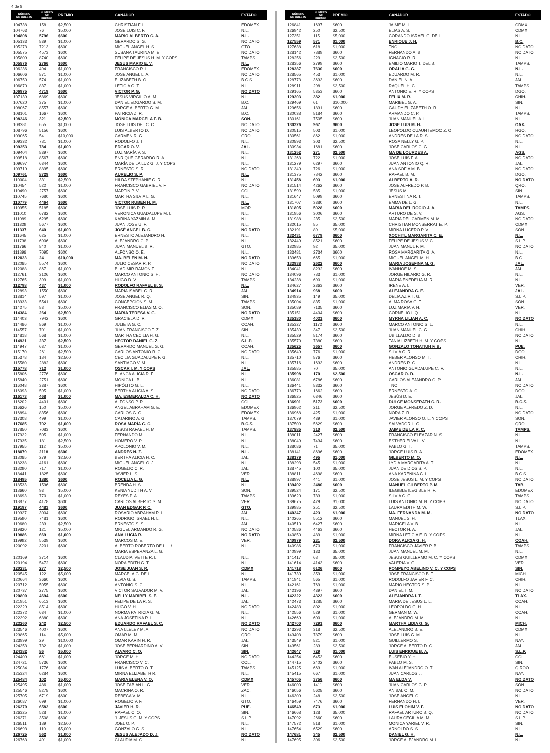4 de 8
| NÚMERO DE BOLETO | NÚMERO DE PREMIO | PREMIO | GANADOR | ESTADO |
| --- | --- | --- | --- | --- |
| 104738 | 158 | $2,500 | CHRISTIAN F. L. | EDOMEX |
| 104763 | 76 | $5,000 | JOSE LUIS C. F. | N.L. |
| 104808 | 5796 | $600 | MARIO ALBERTO C. A. | N.L. |
| 105133 | 839 | $1,000 | GERARDO S. G. | NO DATO |
| 105273 | 7213 | $600 | MIGUEL ANGEL H. S. | GTO. |
| 105575 | 4573 | $600 | SUSANA TAURINA M. E. | NO DATO |
| 105809 | 8740 | $600 | FELIPE DE JESÚS H. M. Y COPS | TAMPS. |
| 105876 | 2766 | $600 | JESUS MARIO E. V. | N.L. |
| 106236 | 494 | $1,000 | FRANCISCO R. L. | EDOMEX |
| 106606 | 871 | $1,000 | JOSE ANGEL L. A. | NO DATO |
| 106750 | 574 | $1,000 | ELIZABETH B. O. | B.C.S. |
| 106870 | 837 | $1,000 | LETICIA G. T. | N.L. |
| 106975 | 4719 | $600 | VICTOR P. G. | NO DATO |
| 107139 | 6869 | $600 | JESÚS VIRGILIO A. M. | N.L. |
| 107620 | 375 | $1,000 | DANIEL EDGARDO S. M. | B.C. |
| 108067 | 8557 | $600 | JORGE ALBERTO G. M. | JAL. |
| 108101 | 1667 | $600 | PATRICIA Z. R. | B.C. |
| 108246 | 321 | $2,500 | MÓNICA MARCELA F. B. | SON. |
| 108281 | 655 | $1,000 | JOSE LUIS DEL C. C. | NO DATO |
| 108796 | 5156 | $600 | LUIS ALBERTO D. | NO DATO |
| 109065 | 54 | $10,000 | CARMEN R. G. | GRO. |
| 109332 | 781 | $1,000 | RODOLFO J. T. | N.L. |
| 109353 | 784 | $1,000 | EDGAR O. V. | JAL. |
| 109404 | 8397 | $600 | LUZ MARÍA V. S. | N.L. |
| 109518 | 8567 | $600 | ENRIQUE GERARDO R. A. | N.L. |
| 109697 | 6344 | $600 | MARÍA DE LA LUZ G. J. Y COPS | N.L. |
| 109719 | 8895 | $600 | ERNESTO S. R. | NO DATO |
| 109761 | 8729 | $600 | AURELIO S. P. | N.L. |
| 110004 | 331 | $2,500 | HILDA STEPHANIE G. R. | N.L. |
| 110454 | 522 | $1,000 | FRANCISCO GABRIEL V. F. | NO DATO |
| 110490 | 2757 | $600 | MARTIN P. V. | COL. |
| 110745 | 7680 | $600 | MARTHA SILVIA L. G. | N.L. |
| 110779 | 4464 | $600 | VICTOR RUBEN H. M. | N.L. |
| 110955 | 5185 | $600 | JOSE LUIS R. R. | MOR. |
| 111010 | 6782 | $600 | VERONICA GUADALUPE M. L. | N.L. |
| 111089 | 6295 | $600 | KARINA YAZMÍN A. M. | N.L. |
| 111329 | 5677 | $600 | JUAN JOSE U. F. | N.L. |
| 111337 | 640 | $1,000 | JOSÉ ANGEL B. C. | NO DATO |
| 111645 | 625 | $1,000 | ERNESTO ALEJANDRO H. | N.L. |
| 111738 | 6906 | $600 | ALEJANDRO C. P. | N.L. |
| 111766 | 840 | $1,000 | JUAN MANUEL B. R. | GTO. |
| 111898 | 7095 | $600 | ALFONSO O. E. | N.L. |
| 112023 | 24 | $10,000 | MA. BELEN M. N. | NO DATO |
| 112085 | 5574 | $600 | JULIO CESAR R. P. | NO DATO |
| 112088 | 867 | $1,000 | BLADIMIR RAMON F. | N.L. |
| 112761 | 3126 | $600 | MARCO ANTONIO S. H. | NO DATO |
| 112765 | 399 | $1,000 | HUGO D. V. | TAMPS. |
| 112798 | 437 | $1,000 | RODOLFO RAFAEL B. S. | N.L. |
| 112893 | 1550 | $600 | MARÍA ISABEL G. R. | JAL. |
| 113814 | 597 | $1,000 | JOSE ANGEL R. Q. | SIN. |
| 113933 | 5541 | $600 | CONCEPCIÓN S. M. | TAMPS. |
| 114275 | 83 | $5,000 | FRANCISCO ELIAS M. O. | SON. |
| 114384 | 264 | $2,500 | MARIA TERESA V. G. | NO DATO |
| 114403 | 7942 | $600 | GRACIELA D. R. | CDMX |
| 114486 | 869 | $1,000 | JULIETA G. C. | COAH. |
| 114557 | 701 | $1,000 | JUAN FRANCISCO T. Z. | SIN. |
| 114818 | 568 | $1,000 | MARTHA CECILIA H. G. | N.L. |
| 114931 | 237 | $2,500 | HECTOR DANIEL G. Z. | S.L.P. |
| 114947 | 637 | $1,000 | GERARDO MANUEL G. G. | COAH. |
| 115170 | 261 | $2,500 | CARLOS ANTONIO R. C. | NO DATO |
| 115378 | 184 | $2,500 | CECILIA GUADALUPE F. G. | N.L. |
| 115580 | 2882 | $600 | SANTIAGO V. M. | N.L. |
| 115778 | 713 | $1,000 | OSCAR I. M. Y COPS | JAL. |
| 115806 | 2776 | $600 | BLANCA ALICIA R. F. | N.L. |
| 115840 | 2751 | $600 | MONICA L. B. | N.L. |
| 116048 | 3387 | $600 | HIPÓLITO G. L. | N.L. |
| 116093 | 595 | $1,000 | BERTHA ALICIA A. S. | NO DATO |
| 116173 | 468 | $1,000 | MA. ESMERALDA C. H. | NO DATO |
| 116202 | 4401 | $600 | ALFONSO P. R. | COL. |
| 116626 | 150 | $5,000 | ANGEL ABRAHAM G. E. | EDOMEX |
| 116894 | 8356 | $600 | CARLOS G. G. | EDOMEX |
| 117308 | 499 | $1,000 | CATARINO A. G. | TAMPS. |
| 117685 | 702 | $1,000 | ROSA MARÍA G. C. | B.C.S. |
| 117850 | 7083 | $600 | JESUS RAFAEL H. M. | TAMPS. |
| 117922 | 505 | $1,000 | FERNANDO M. L. | N.L. |
| 117935 | 181 | $2,500 | HOMERO V. P. | N.L. |
| 117955 | 112 | $5,000 | APOLONIO V. M. | N.L. |
| 118079 | 2118 | $600 | ANDRES N. Z. | N.L. |
| 118085 | 279 | $2,500 | BERTHA ALICIA H. C. | JAL. |
| 118238 | 4161 | $600 | MIGUEL ANGEL O. J. | N.L. |
| 118290 | 717 | $1,000 | ROGELIO C. R. | JAL. |
| 118441 | 1825 | $600 | JAVIER L. S. | VER. |
| 118495 | 1880 | $600 | ROCELIA L. G. | N.L. |
| 118533 | 1596 | $600 | BRENDA H. S. | N.L. |
| 118660 | 93 | $5,000 | KENIA YUDITH A. V. | SON. |
| 118693 | 770 | $1,000 | REYES P. A. | TAMPS. |
| 118877 | 4178 | $600 | CARLOS ALBERTO S. M. | VER. |
| 119197 | 4483 | $600 | JUAN EDGAR P. C. | GTO. |
| 119327 | 3004 | $600 | ROSARIO ABRAHAM R. I. | JAL. |
| 119590 | 7481 | $600 | RODRIGO ISRAEL H. L. | N.L. |
| 119680 | 233 | $2,500 | ERNESTO S. S. | JAL. |
| 119820 | 121 | $5,000 | MIGUEL ARMANDO R. G. | NO DATO |
| 119886 | 669 | $1,000 | ANA LUCIA R. | NO DATO |
| 119992 | 5539 | $600 | MARCOS M. E. | VER. |
| 120092 | 3201 | $600 | ALBERTO ROBERTO DE L. L./ | N.L. |
| | | | MARIA ESPERANZA L. G. | |
| 120169 | 3714 | $600 | CLAUDIA IVETTE R. L. | N.L. |
| 120194 | 5472 | $600 | NORA EDITH G. T. | N.L. |
| 120231 | 277 | $2,500 | JOSE JUAN S. R. | CDMX |
| 120545 | 122 | $5,000 | MARCELA G. DE L. | N.L. |
| 120664 | 3660 | $600 | ELVIA G. S. | TAMPS. |
| 120712 | 5055 | $600 | ANTONIO S. C. | N.L. |
| 120737 | 2775 | $600 | VICTOR SALVADOR M. V. | JAL. |
| 120800 | 4694 | $600 | NELLY MARIBEL S. E. | N.L. |
| 121951 | 6513 | $600 | FELIPE DE LA R. S. | JAL. |
| 122329 | 8514 | $600 | HUGO V. H. | NO DATO |
| 122372 | 634 | $1,000 | NORMA PATRICIA G. M. | N.L. |
| 122392 | 6880 | $600 | ANA JOSEFINA R. L. | N.L. |
| 123260 | 242 | $2,500 | EDUARDO RAFAEL S. C. | NO DATO |
| 123546 | 4007 | $600 | ANA LLELEY M. A. | NO DATO |
| 123865 | 114 | $5,000 | OMAR M. M. | QRO. |
| 123999 | 29 | $10,000 | OMAR KARIN H. R. | JAL. |
| 124353 | 732 | $1,000 | JOSE BERNARDINO A. V. | SIN. |
| 124382 | 86 | $5,000 | ALVARO C. O. | SIN. |
| 124409 | 661 | $1,000 | JORGE M. H. | NO DATO |
| 124721 | 5736 | $600 | FRANCISCO V. C. | COL. |
| 125034 | 1776 | $600 | LUIS ALBERTO O. T. | TAMPS. |
| 125324 | 6284 | $600 | MIRNA ELIZABETH R. | N.L. |
| 125484 | 102 | $5,000 | MARIA ELENA V. O. | CDMX |
| 125495 | 486 | $1,000 | JOSE FABIAN L. G. | VER. |
| 125546 | 8278 | $600 | MACRINA O. R. | ZAC. |
| 125705 | 6719 | $600 | REBECA V. M. | N.L. |
| 126087 | 699 | $1,000 | ROGELIO V. F. | GTO. |
| 126270 | 6582 | $600 | JAVIER H. R. | PUE. |
| 126325 | 528 | $1,000 | RAFAEL C. O. | SIN. |
| 126371 | 3508 | $600 | J. JESUS G. M. Y COPS | S.L.P. |
| 126511 | 189 | $2,500 | JOEL O. P. | N.L. |
| 126693 | 110 | $5,000 | GONZALO G. S. | N.L. |
| 126725 | 562 | $1,000 | JESUS ALEJADO D. J. | NO DATO |
| 126763 | 491 | $1,000 | CLAUDIA M. C. | N.L. |
| NÚMERO DE BOLETO | NÚMERO DE PREMIO | PREMIO | GANADOR | ESTADO |
| --- | --- | --- | --- | --- |
| 126841 | 1637 | $600 | JAIME M. L. | CDMX |
| 126942 | 250 | $2,500 | ELIAS A. S. | CDMX |
| 127351 | 115 | $5,000 | CORANDO ISRAEL G. DE L. | N.L. |
| 127559 | 571 | $1,000 | ENRIQUE J. H. | B.C. |
| 127638 | 618 | $1,000 | TNC | NO DATO |
| 128142 | 7889 | $600 | FERNANDO A. B. | NO DATO |
| 128256 | 229 | $2,500 | IGNACIO R. R. | N.L. |
| 128356 | 2799 | $600 | EMILIO MARIO T. DEL B. | TAMPS. |
| 128387 | 7630 | $600 | ORALIA G. G. | N.L. |
| 128565 | 453 | $1,000 | EDUARDO M. R. | N.L. |
| 128773 | 3633 | $600 | DANIEL N. A. | JAL. |
| 128911 | 298 | $2,500 | RAQUEL H. C. | TAMPS. |
| 129165 | 5353 | $600 | ANTONIO E. R. Y COPS | DGO. |
| 129203 | 382 | $1,000 | FELIX M. R. | CHIH. |
| 129469 | 61 | $10,000 | MARIBEL G. A. | SIN. |
| 129656 | 1831 | $600 | GAUDY ELIZABETH O. R. | N.L. |
| 130038 | 8184 | $600 | ARMANDO C. P. | TAMPS. |
| 130161 | 7505 | $600 | JUAN MANUEL A. L. | N.L. |
| 130326 | 967 | $600 | JOSE LUIS M. H. | OAX. |
| 130515 | 503 | $1,000 | LEOPOLDO CUAUHTEMOC Z. O. | HGO. |
| 130561 | 862 | $1,000 | ANDRES DE LA R. S. | NO DATO |
| 130893 | 303 | $2,500 | ROSA NELLY G. P. | N.L. |
| 130934 | 1681 | $600 | JOSE CARLOS C. G. | N.L. |
| 131252 | 271 | $2,500 | MA DE LOURDES A. | AGS. |
| 131263 | 722 | $1,000 | JOSE LUIS F. A. | NO DATO |
| 131279 | 6297 | $600 | JUAN ANTONIO Q. R. | JAL. |
| 131340 | 726 | $1,000 | ANA SOFIA M. B. | NO DATO |
| 131375 | 7842 | $600 | RAFAEL B. M. | DGO. |
| 131458 | 693 | $1,000 | ALBERTO A. R. | NO DATO |
| 131514 | 4262 | $600 | JOSE ALFREDO P. B. | QRO. |
| 131599 | 585 | $1,000 | JESUS M. | SIN. |
| 131647 | 5099 | $600 | ERNESTINA R. T. | TAMPS. |
| 131707 | 3380 | $600 | EMMA DE L. G. | N.L. |
| 131805 | 5028 | $600 | MARIA DEL ROCIO J. A. | TAMPS. |
| 131956 | 3006 | $600 | ARTURO DE S. V. | AGS. |
| 131988 | 235 | $2,500 | MARÍA DEL CARMEN M. M. | NO DATO |
| 132015 | 85 | $5,000 | CHRISTIAN MONSERRAT E. P. | CDMX |
| 132191 | 89 | $5,000 | MIRNA LUCERO P. V. | SON. |
| 132431 | 6779 | $600 | XOCHITL MARGARITA C. E. | N.L. |
| 132449 | 8521 | $600 | FELIPE DE JESUS V. C. | S.L.P. |
| 132985 | 92 | $5,000 | JUAN MANUL F. M. | NO DATO |
| 133481 | 2734 | $600 | ROSA MARGARITA G. A. | N.L. |
| 133653 | 665 | $1,000 | MIGUEL ANGEL M. H. | B.C. |
| 133938 | 2622 | $600 | MARIA JOSEFINA M. G. | JAL. |
| 134041 | 8232 | $600 | IVANHOE M. S. | JAL. |
| 134096 | 783 | $1,000 | JORGE HILARIO G. R. | N.L. |
| 134238 | 690 | $1,000 | MARIA ENEDELIA M. R. | N.L. |
| 134627 | 2363 | $600 | IRENE A. L. | VER. |
| 134914 | 968 | $600 | ALEJANDRA C. E. | JAL. |
| 134935 | 149 | $5,000 | DELIA AZIR T. G. | S.L.P. |
| 135004 | 835 | $1,000 | ALMA ROSA G. T. | SON. |
| 135089 | 7135 | $600 | LUZ MARIA V. H. | VER. |
| 135151 | 4404 | $600 | CORNELIO I. Q. | N.L. |
| 135180 | 4031 | $600 | MYRNA LILIAN A. C. | NO DATO |
| 135327 | 1172 | $600 | MARCO ANTONIO S. L. | N.L. |
| 135439 | 347 | $2,500 | JUAN MANUEL C. G. | CHIH. |
| 135529 | 8174 | $600 | UBILLALDO D. B. | NO DATO |
| 135570 | 7380 | $600 | TANIA LIZBETH H. M. Y COPS | N.L. |
| 135625 | 3657 | $600 | GONZALO TONATIUH F. B. | PUE. |
| 135649 | 776 | $1,000 | SILVIA G. R. | DGO. |
| 135710 | 876 | $600 | HEBER ALONSO M. T. | CHIH. |
| 135716 | 1633 | $600 | ANDRES R. C. | N.L. |
| 135885 | 70 | $5,000 | ANTONIO GUADALUPE C. V. | N.L. |
| 135998 | 170 | $2,500 | OSCAR O. D. | N.L. |
| 136081 | 6786 | $600 | CARLOS ALEJANDRO O. P. | JAL. |
| 136441 | 8332 | $600 | TNC | NO DATO |
| 136779 | 1662 | $600 | ERNESTO A. C. | DGO. |
| 136825 | 6346 | $600 | JESÚS D. E. | JAL. |
| 136901 | 5172 | $600 | DULCE MONSERATH C. R. | B.C.S. |
| 136962 | 211 | $2,500 | JORGE ALFREDO Z. D. | N.L. |
| 136968 | 425 | $1,000 | NORA Z. R. | NO DATO |
| 137079 | 439 | $1,000 | JAVIER ALONSO O. L. Y COPS | SON. |
| 137509 | 5629 | $600 | SALVADOR L. G. | QRO. |
| 137885 | 310 | $2,500 | JAIME DE LA R. C. | TAMPS. |
| 138011 | 2427 | $600 | FRANCISCO ELEAZAR N. S. | N.L. |
| 138049 | 7434 | $600 | ESTHER ELVA L. V. | N.L. |
| 138086 | 71 | $5,000 | PABLO G. T. | TAMPS. |
| 138141 | 8696 | $600 | JORGE LUIS R. A. | EDOMEX |
| 138179 | 495 | $1,000 | GILBERTO M. O. | N.L. |
| 138293 | 545 | $1,000 | LYDIA MARGARITA A. T. | N.L. |
| 138745 | 100 | $5,000 | JUAN DE DIOS S. P. | N.L. |
| 138811 | 4698 | $600 | ANA KARENINA C. L. | B.C.S. |
| 138997 | 441 | $1,000 | JOSE JESUS L. M. Y COPS | NO DATO |
| 139492 | 2480 | $600 | MANUEL GILBERTO P. M. | TAB. |
| 139524 | 171 | $2,500 | ILEGIBLE ILEGIBLE H. F. | EDOMEX |
| 139620 | 733 | $1,000 | SILVIA C. G. | TAMPS. |
| 139675 | 429 | $1,000 | LUIS ANTONIO M. N. Y COPS | NO DATO |
| 139985 | 251 | $2,500 | LAURA EDITH M. W. | S.L.P. |
| 140247 | 423 | $1,000 | MA. FERNANDA M. M. | NO DATO |
| 140265 | 5512 | $600 | MANUEL S. H. | TLAX. |
| 140510 | 6427 | $600 | MARICELA V. B. | N.L. |
| 140586 | 4463 | $600 | HECTOR H. A. | JAL. |
| 140850 | 489 | $1,000 | MIRNA LETICIA E. D. Y COPS | N.L. |
| 140979 | 231 | $2,500 | DORA ALICIA G. H. | COAH. |
| 140986 | 670 | $1,000 | FRANCISCO JAVIER P. B. | TAMPS. |
| 140999 | 133 | $5,000 | JUAN MANUEL M. M. | N.L. |
| 141417 | 68 | $5,000 | JESUS GUILLERMO M. C. Y COPS | CDMX |
| 141614 | 4143 | $600 | VALERIA V. G. | VER. |
| 141718 | 6136 | $600 | POMPEYO ABELINO V. C. Y COPS | SIN. |
| 141739 | 359 | $1,000 | JOSE FRANCISCO B. T. | MICH. |
| 141941 | 565 | $1,000 | RODOLFO JAVIER F. C. | CHIH. |
| 142161 | 769 | $1,000 | MARÍO HÉCTOR S. P. | N.L. |
| 142196 | 4397 | $600 | DANIEL T. M. | NO DATO |
| 142322 | 4323 | $600 | ALEJANDRA I. T. | TLAX. |
| 142473 | 1285 | $600 | MARIA DE JESUS L. L. | COAH. |
| 142483 | 802 | $1,000 | LEOPOLDO G. H. | N.L. |
| 142556 | 529 | $1,000 | GERMAN M. W. | COAH. |
| 142669 | 600 | $1,000 | ALEJANDRO M. M. | N.L. |
| 142700 | 7291 | $600 | MARTHA LIDIA G. G. | MICH. |
| 143293 | 318 | $2,500 | ALEJANDRO B. E. | CDMX |
| 143403 | 7879 | $600 | JOSE LUIS G. M. | N.L. |
| 143549 | 821 | $1,000 | GUILLERMO S. | NAY. |
| 143561 | 283 | $2,500 | JORGE ALBERTO D. C. | JAL. |
| 143647 | 729 | $1,000 | LUIS ENRIQUE B. A. | S.L.P. |
| 144254 | 6453 | $600 | EUSEBIO Y. H. | COL. |
| 144715 | 2402 | $600 | PABLO M. S. | SIN. |
| 145125 | 663 | $1,000 | IVAN ALEJANDRO O. T. | Q.ROO. |
| 145415 | 667 | $1,000 | JUAN CARLOS J. | NAY. |
| 145705 | 3756 | $600 | MA ELDA V. | NO DATO |
| 146000 | 1411 | $600 | JUAN CARLOS G. P. | SON. |
| 146056 | 5628 | $600 | ANIBAL O. M. | NO DATO |
| 146309 | 248 | $2,500 | JOSE ANGEL C. L. | N.L. |
| 146459 | 7476 | $600 | FERNANDO H. L. | VER. |
| 146549 | 673 | $1,000 | LUIS ELOHIM V. F. | NO DATO |
| 146668 | 128 | $5,000 | RAFAEL ARTURO B. Q. | NO DATO |
| 147092 | 2660 | $600 | LAURA CECILIA M. M. | S.L.P. |
| 147572 | 818 | $1,000 | MONICA YARIEL V. R. | SIN. |
| 147654 | 6529 | $600 | ARNOLDO S. S. | N.L. |
| 147681 | 345 | $2,500 | DANIEL G. H. | N.L. |
| 147695 | 306 | $2,500 | JORGE ALEJANDRO M. L. | N.L. |